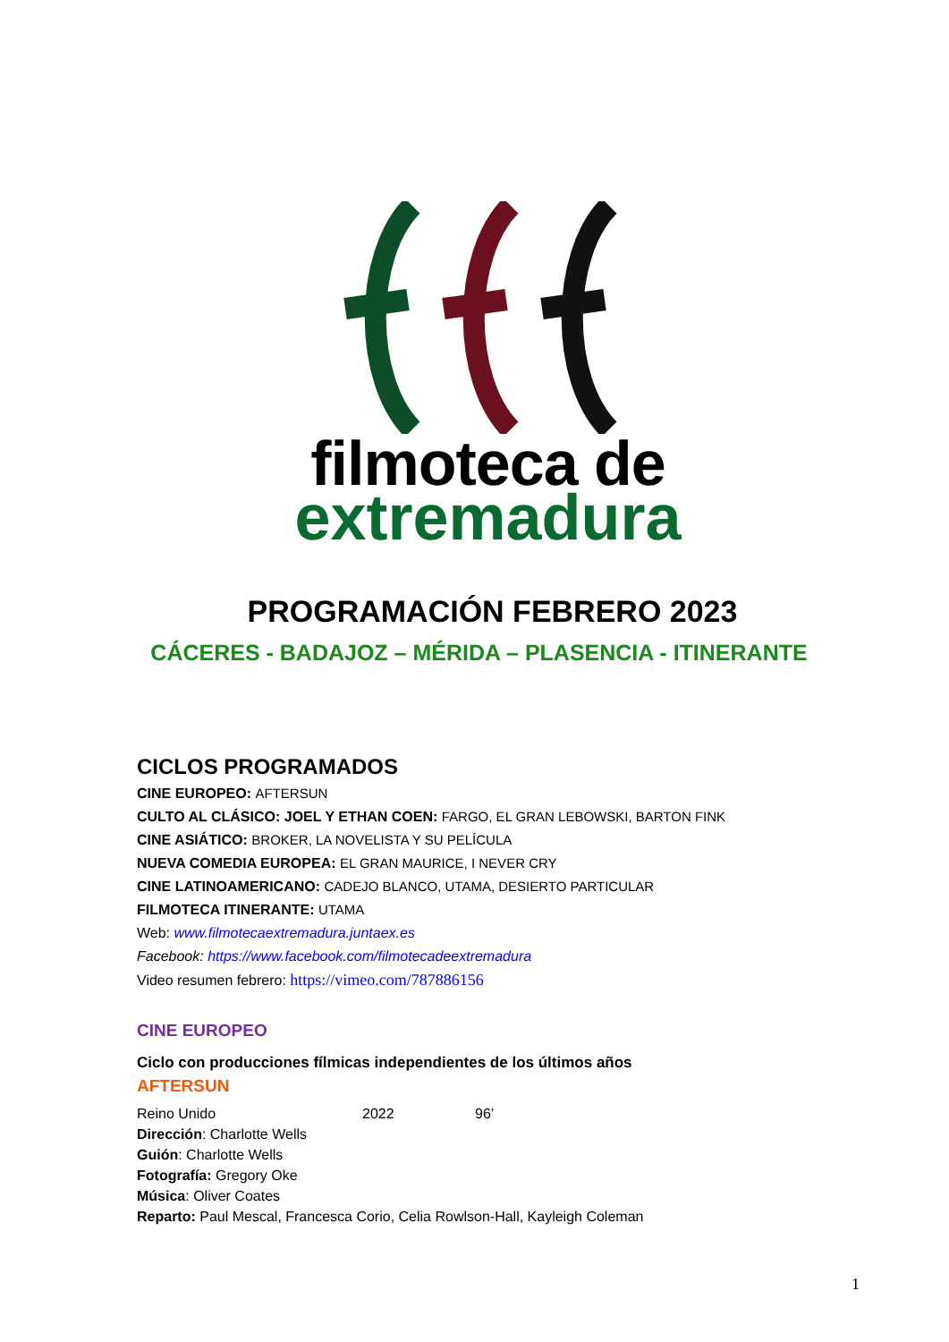filmoteca de
extremadura
PROGRAMACIÓN FEBRERO 2023
CÁCERES - BADAJOZ – MÉRIDA – PLASENCIA - ITINERANTE
CICLOS PROGRAMADOS
CINE EUROPEO: AFTERSUN
CULTO AL CLÁSICO: JOEL Y ETHAN COEN: FARGO, EL GRAN LEBOWSKI, BARTON FINK
CINE ASIÁTICO: BROKER, LA NOVELISTA Y SU PELÍCULA
NUEVA COMEDIA EUROPEA: EL GRAN MAURICE, I NEVER CRY
CINE LATINOAMERICANO: CADEJO BLANCO, UTAMA, DESIERTO PARTICULAR
FILMOTECA ITINERANTE: UTAMA
Web: www.filmotecaextremadura.juntaex.es
Facebook: https://www.facebook.com/filmotecadeextremadura
Video resumen febrero: https://vimeo.com/787886156
CINE EUROPEO
Ciclo con producciones fílmicas independientes de los últimos años
AFTERSUN
Reino Unido 2022 96’
Dirección: Charlotte Wells
Guión: Charlotte Wells
Fotografía: Gregory Oke
Música: Oliver Coates
Reparto: Paul Mescal, Francesca Corio, Celia Rowlson-Hall, Kayleigh Coleman
1